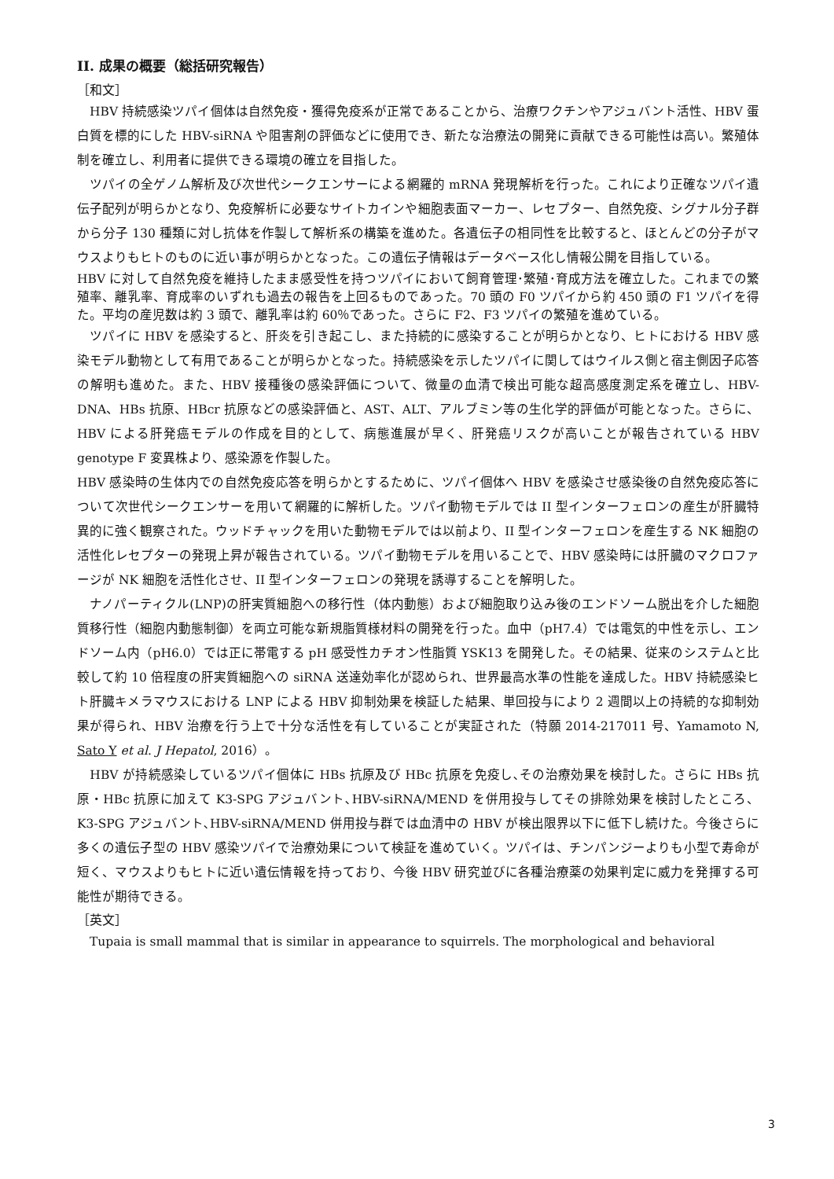II. 成果の概要（総括研究報告）
［和文］
　HBV 持続感染ツパイ個体は自然免疫・獲得免疫系が正常であることから、治療ワクチンやアジュバント活性、HBV 蛋白質を標的にした HBV-siRNA や阻害剤の評価などに使用でき、新たな治療法の開発に貢献できる可能性は高い。繁殖体制を確立し、利用者に提供できる環境の確立を目指した。
　ツパイの全ゲノム解析及び次世代シークエンサーによる網羅的 mRNA 発現解析を行った。これにより正確なツパイ遺伝子配列が明らかとなり、免疫解析に必要なサイトカインや細胞表面マーカー、レセプター、自然免疫、シグナル分子群から分子 130 種類に対し抗体を作製して解析系の構築を進めた。各遺伝子の相同性を比較すると、ほとんどの分子がマウスよりもヒトのものに近い事が明らかとなった。この遺伝子情報はデータベース化し情報公開を目指している。
HBV に対して自然免疫を維持したまま感受性を持つツパイにおいて飼育管理･繁殖･育成方法を確立した。これまでの繁殖率、離乳率、育成率のいずれも過去の報告を上回るものであった。70 頭の F0 ツパイから約 450 頭の F1 ツパイを得た。平均の産児数は約 3 頭で、離乳率は約 60％であった。さらに F2、F3 ツパイの繁殖を進めている。
　ツパイに HBV を感染すると、肝炎を引き起こし、また持続的に感染することが明らかとなり、ヒトにおける HBV 感染モデル動物として有用であることが明らかとなった。持続感染を示したツパイに関してはウイルス側と宿主側因子応答の解明も進めた。また、HBV 接種後の感染評価について、微量の血清で検出可能な超高感度測定系を確立し、HBV-DNA、HBs 抗原、HBcr 抗原などの感染評価と、AST、ALT、アルブミン等の生化学的評価が可能となった。さらに、HBV による肝発癌モデルの作成を目的として、病態進展が早く、肝発癌リスクが高いことが報告されている HBV genotype F 変異株より、感染源を作製した。
HBV 感染時の生体内での自然免疫応答を明らかとするために、ツパイ個体へ HBV を感染させ感染後の自然免疫応答について次世代シークエンサーを用いて網羅的に解析した。ツパイ動物モデルでは II 型インターフェロンの産生が肝臓特異的に強く観察された。ウッドチャックを用いた動物モデルでは以前より、II 型インターフェロンを産生する NK 細胞の活性化レセプターの発現上昇が報告されている。ツパイ動物モデルを用いることで、HBV 感染時には肝臓のマクロファージが NK 細胞を活性化させ、II 型インターフェロンの発現を誘導することを解明した。
　ナノパーティクル(LNP)の肝実質細胞への移行性（体内動態）および細胞取り込み後のエンドソーム脱出を介した細胞質移行性（細胞内動態制御）を両立可能な新規脂質様材料の開発を行った。血中（pH7.4）では電気的中性を示し、エンドソーム内（pH6.0）では正に帯電する pH 感受性カチオン性脂質 YSK13 を開発した。その結果、従来のシステムと比較して約 10 倍程度の肝実質細胞への siRNA 送達効率化が認められ、世界最高水準の性能を達成した。HBV 持続感染ヒト肝臓キメラマウスにおける LNP による HBV 抑制効果を検証した結果、単回投与により 2 週間以上の持続的な抑制効果が得られ、HBV 治療を行う上で十分な活性を有していることが実証された（特願 2014-217011 号、Yamamoto N, Sato Y et al. J Hepatol, 2016）。
　HBV が持続感染しているツパイ個体に HBs 抗原及び HBc 抗原を免疫し､その治療効果を検討した。さらに HBs 抗原・HBc 抗原に加えて K3-SPG アジュバント､HBV-siRNA/MEND を併用投与してその排除効果を検討したところ、K3-SPG アジュバント､HBV-siRNA/MEND 併用投与群では血清中の HBV が検出限界以下に低下し続けた。今後さらに多くの遺伝子型の HBV 感染ツパイで治療効果について検証を進めていく。ツパイは、チンパンジーよりも小型で寿命が短く、マウスよりもヒトに近い遺伝情報を持っており、今後 HBV 研究並びに各種治療薬の効果判定に威力を発揮する可能性が期待できる。
［英文］
　Tupaia is small mammal that is similar in appearance to squirrels. The morphological and behavioral
3